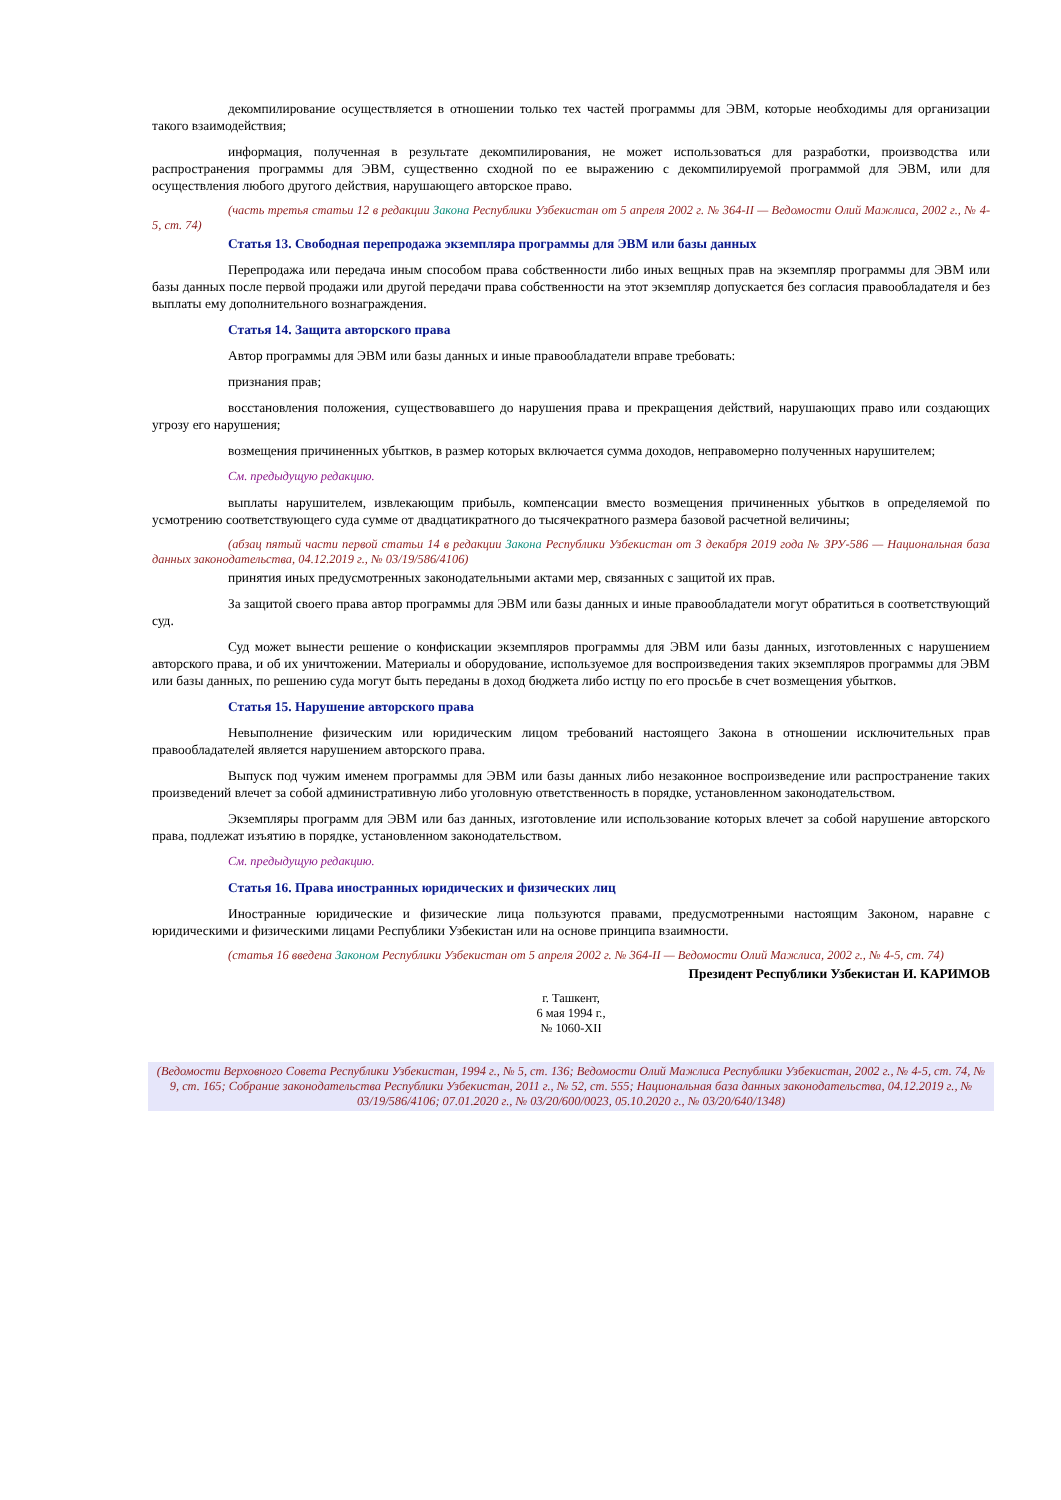декомпилирование осуществляется в отношении только тех частей программы для ЭВМ, которые необходимы для организации такого взаимодействия;
информация, полученная в результате декомпилирования, не может использоваться для разработки, производства или распространения программы для ЭВМ, существенно сходной по ее выражению с декомпилируемой программой для ЭВМ, или для осуществления любого другого действия, нарушающего авторское право.
(часть третья статьи 12 в редакции Закона Республики Узбекистан от 5 апреля 2002 г. № 364-II — Ведомости Олий Мажлиса, 2002 г., № 4-5, ст. 74)
Статья 13. Свободная перепродажа экземпляра программы для ЭВМ или базы данных
Перепродажа или передача иным способом права собственности либо иных вещных прав на экземпляр программы для ЭВМ или базы данных после первой продажи или другой передачи права собственности на этот экземпляр допускается без согласия правообладателя и без выплаты ему дополнительного вознаграждения.
Статья 14. Защита авторского права
Автор программы для ЭВМ или базы данных и иные правообладатели вправе требовать:
признания прав;
восстановления положения, существовавшего до нарушения права и прекращения действий, нарушающих право или создающих угрозу его нарушения;
возмещения причиненных убытков, в размер которых включается сумма доходов, неправомерно полученных нарушителем;
См. предыдущую редакцию.
выплаты нарушителем, извлекающим прибыль, компенсации вместо возмещения причиненных убытков в определяемой по усмотрению соответствующего суда сумме от двадцатикратного до тысячекратного размера базовой расчетной величины;
(абзац пятый части первой статьи 14 в редакции Закона Республики Узбекистан от 3 декабря 2019 года № ЗРУ-586 — Национальная база данных законодательства, 04.12.2019 г., № 03/19/586/4106)
принятия иных предусмотренных законодательными актами мер, связанных с защитой их прав.
За защитой своего права автор программы для ЭВМ или базы данных и иные правообладатели могут обратиться в соответствующий суд.
Суд может вынести решение о конфискации экземпляров программы для ЭВМ или базы данных, изготовленных с нарушением авторского права, и об их уничтожении. Материалы и оборудование, используемое для воспроизведения таких экземпляров программы для ЭВМ или базы данных, по решению суда могут быть переданы в доход бюджета либо истцу по его просьбе в счет возмещения убытков.
Статья 15. Нарушение авторского права
Невыполнение физическим или юридическим лицом требований настоящего Закона в отношении исключительных прав правообладателей является нарушением авторского права.
Выпуск под чужим именем программы для ЭВМ или базы данных либо незаконное воспроизведение или распространение таких произведений влечет за собой административную либо уголовную ответственность в порядке, установленном законодательством.
Экземпляры программ для ЭВМ или баз данных, изготовление или использование которых влечет за собой нарушение авторского права, подлежат изъятию в порядке, установленном законодательством.
См. предыдущую редакцию.
Статья 16. Права иностранных юридических и физических лиц
Иностранные юридические и физические лица пользуются правами, предусмотренными настоящим Законом, наравне с юридическими и физическими лицами Республики Узбекистан или на основе принципа взаимности.
(статья 16 введена Законом Республики Узбекистан от 5 апреля 2002 г. № 364-II — Ведомости Олий Мажлиса, 2002 г., № 4-5, ст. 74)
Президент Республики Узбекистан И. КАРИМОВ
г. Ташкент,
6 мая 1994 г.,
№ 1060-XII
(Ведомости Верховного Совета Республики Узбекистан, 1994 г., № 5, ст. 136; Ведомости Олий Мажлиса Республики Узбекистан, 2002 г., № 4-5, ст. 74, № 9, ст. 165; Собрание законодательства Республики Узбекистан, 2011 г., № 52, ст. 555; Национальная база данных законодательства, 04.12.2019 г., № 03/19/586/4106; 07.01.2020 г., № 03/20/600/0023, 05.10.2020 г., № 03/20/640/1348)